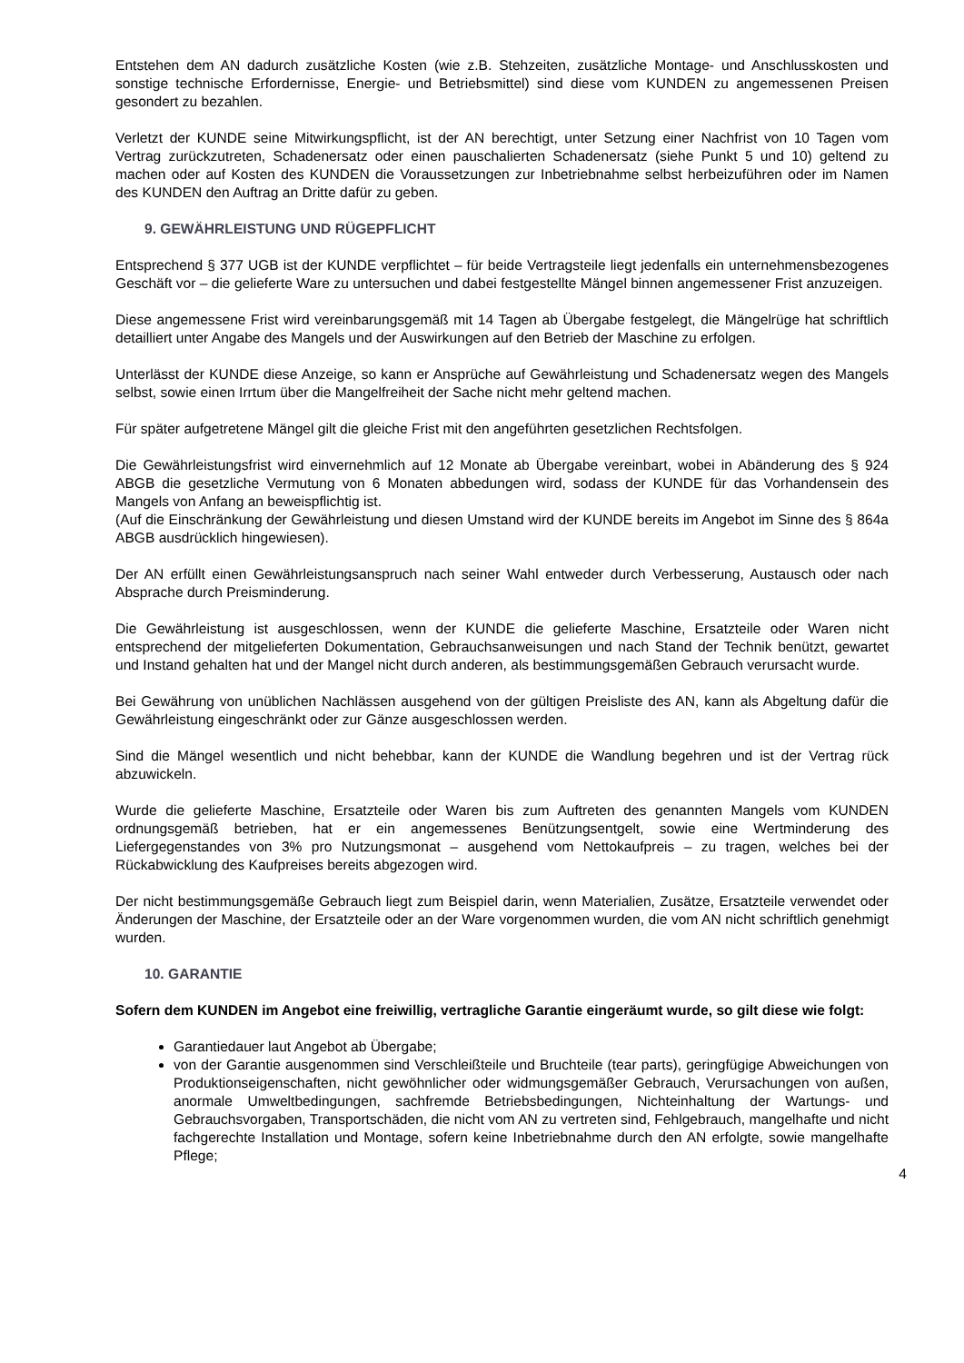Entstehen dem AN dadurch zusätzliche Kosten (wie z.B. Stehzeiten, zusätzliche Montage- und Anschlusskosten und sonstige technische Erfordernisse, Energie- und Betriebsmittel) sind diese vom KUNDEN zu angemessenen Preisen gesondert zu bezahlen.
Verletzt der KUNDE seine Mitwirkungspflicht, ist der AN berechtigt, unter Setzung einer Nachfrist von 10 Tagen vom Vertrag zurückzutreten, Schadenersatz oder einen pauschalierten Schadenersatz (siehe Punkt 5 und 10) geltend zu machen oder auf Kosten des KUNDEN die Voraussetzungen zur Inbetriebnahme selbst herbeizuführen oder im Namen des KUNDEN den Auftrag an Dritte dafür zu geben.
9. GEWÄHRLEISTUNG UND RÜGEPFLICHT
Entsprechend § 377 UGB ist der KUNDE verpflichtet – für beide Vertragsteile liegt jedenfalls ein unternehmensbezogenes Geschäft vor – die gelieferte Ware zu untersuchen und dabei festgestellte Mängel binnen angemessener Frist anzuzeigen.
Diese angemessene Frist wird vereinbarungsgemäß mit 14 Tagen ab Übergabe festgelegt, die Mängelrüge hat schriftlich detailliert unter Angabe des Mangels und der Auswirkungen auf den Betrieb der Maschine zu erfolgen.
Unterlässt der KUNDE diese Anzeige, so kann er Ansprüche auf Gewährleistung und Schadenersatz wegen des Mangels selbst, sowie einen Irrtum über die Mangelfreiheit der Sache nicht mehr geltend machen.
Für später aufgetretene Mängel gilt die gleiche Frist mit den angeführten gesetzlichen Rechtsfolgen.
Die Gewährleistungsfrist wird einvernehmlich auf 12 Monate ab Übergabe vereinbart, wobei in Abänderung des § 924 ABGB die gesetzliche Vermutung von 6 Monaten abbedungen wird, sodass der KUNDE für das Vorhandensein des Mangels von Anfang an beweispflichtig ist.
(Auf die Einschränkung der Gewährleistung und diesen Umstand wird der KUNDE bereits im Angebot im Sinne des § 864a ABGB ausdrücklich hingewiesen).
Der AN erfüllt einen Gewährleistungsanspruch nach seiner Wahl entweder durch Verbesserung, Austausch oder nach Absprache durch Preisminderung.
Die Gewährleistung ist ausgeschlossen, wenn der KUNDE die gelieferte Maschine, Ersatzteile oder Waren nicht entsprechend der mitgelieferten Dokumentation, Gebrauchsanweisungen und nach Stand der Technik benützt, gewartet und Instand gehalten hat und der Mangel nicht durch anderen, als bestimmungsgemäßen Gebrauch verursacht wurde.
Bei Gewährung von unüblichen Nachlässen ausgehend von der gültigen Preisliste des AN, kann als Abgeltung dafür die Gewährleistung eingeschränkt oder zur Gänze ausgeschlossen werden.
Sind die Mängel wesentlich und nicht behebbar, kann der KUNDE die Wandlung begehren und ist der Vertrag rück abzuwickeln.
Wurde die gelieferte Maschine, Ersatzteile oder Waren bis zum Auftreten des genannten Mangels vom KUNDEN ordnungsgemäß betrieben, hat er ein angemessenes Benützungsentgelt, sowie eine Wertminderung des Liefergegenstandes von 3% pro Nutzungsmonat – ausgehend vom Nettokaufpreis – zu tragen, welches bei der Rückabwicklung des Kaufpreises bereits abgezogen wird.
Der nicht bestimmungsgemäße Gebrauch liegt zum Beispiel darin, wenn Materialien, Zusätze, Ersatzteile verwendet oder Änderungen der Maschine, der Ersatzteile oder an der Ware vorgenommen wurden, die vom AN nicht schriftlich genehmigt wurden.
10. GARANTIE
Sofern dem KUNDEN im Angebot eine freiwillig, vertragliche Garantie eingeräumt wurde, so gilt diese wie folgt:
Garantiedauer laut Angebot ab Übergabe;
von der Garantie ausgenommen sind Verschleißteile und Bruchteile (tear parts), geringfügige Abweichungen von Produktionseigenschaften, nicht gewöhnlicher oder widmungsgemäßer Gebrauch, Verursachungen von außen, anormale Umweltbedingungen, sachfremde Betriebsbedingungen, Nichteinhaltung der Wartungs- und Gebrauchsvorgaben, Transportschäden, die nicht vom AN zu vertreten sind, Fehlgebrauch, mangelhafte und nicht fachgerechte Installation und Montage, sofern keine Inbetriebnahme durch den AN erfolgte, sowie mangelhafte Pflege;
4